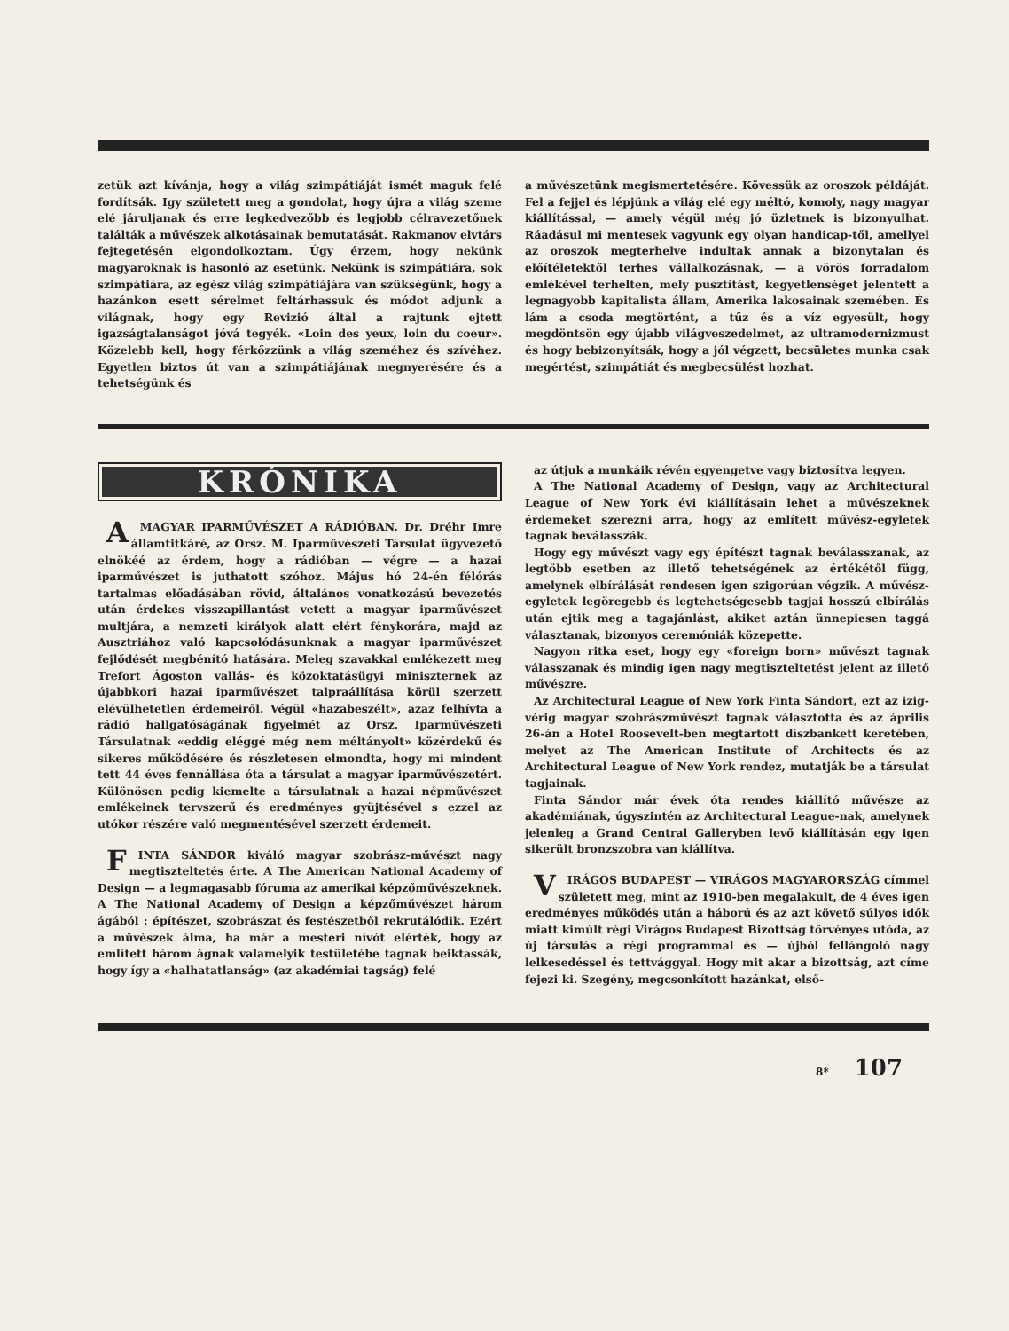zetük azt kívánja, hogy a világ szimpátiáját ismét maguk felé fordítsák. Igy született meg a gondolat, hogy újra a világ szeme elé járuljanak és erre legkedvezőbb és legjobb célravezetőnek találták a művészek alkotásainak bemutatását. Rakmanov elvtárs fejtegetésén elgondolkoztam. Úgy érzem, hogy nekünk magyaroknak is hasonló az esetünk. Nekünk is szimpátiára, sok szimpátiára, az egész világ szimpátiájára van szükségünk, hogy a hazánkon esett sérelmet feltárhassuk és módot adjunk a világnak, hogy egy Revizió által a rajtunk ejtett igazságtalanságot jóvá tegyék. «Loin des yeux, loin du coeur». Közelebb kell, hogy férkőzzünk a világ szeméhez és szívéhez. Egyetlen biztos út van a szimpátiájának megnyerésére és a tehetségünk és
a művészetünk megismertetésére. Kövessük az oroszok példáját. Fel a fejjel és lépjünk a világ elé egy méltó, komoly, nagy magyar kiállítással, — amely végül még jó üzletnek is bizonyulhat. Ráadásul mi mentesek vagyunk egy olyan handicap-től, amellyel az oroszok megterhelve indultak annak a bizonytalan és előítéletektől terhes vállalkozásnak, — a vörös forradalom emlékével terhelten, mely pusztítást, kegyetlenséget jelentett a legnagyobb kapitalista állam, Amerika lakosainak szemében. És lám a csoda megtörtént, a tűz és a víz egyesült, hogy megdöntsön egy újabb világveszedelmet, az ultramodernizmust és hogy bebizonyítsák, hogy a jól végzett, becsületes munka csak megértést, szimpátiát és megbecsülést hozhat.
KRÓNIKA
A MAGYAR IPARMŰVÉSZET A RÁDIÓBAN. Dr. Dréhr Imre államtitkáré, az Orsz. M. Iparművészeti Társulat ügyvezető elnökéé az érdem, hogy a rádióban — végre — a hazai iparművészet is juthatott szóhoz. Május hó 24-én félórás tartalmas előadásában rövid, általános vonatkozású bevezetés után érdekes visszapillantást vetett a magyar iparművészet multjára, a nemzeti királyok alatt elért fénykorára, majd az Ausztriához való kapcsolódásunknak a magyar iparművészet fejlődését megbénító hatására. Meleg szavakkal emlékezett meg Trefort Ágoston vallás- és közoktatásügyi miniszternek az újabbkori hazai iparművészet talpraállítása körül szerzett elévülhetetlen érdemeiről. Végül «hazabeszélt», azaz felhívta a rádió hallgatóságának figyelmét az Orsz. Iparművészeti Társulatnak «eddig eléggé még nem méltányolt» közérdekű és sikeres működésére és részletesen elmondta, hogy mi mindent tett 44 éves fennállása óta a társulat a magyar iparművészetért. Különösen pedig kiemelte a társulatnak a hazai népművészet emlékeinek tervszerű és eredményes gyüjtésével s ezzel az utókor részére való megmentésével szerzett érdemeit.
FINTA SÁNDOR kiváló magyar szobrász-művészt nagy megtiszteltetés érte. A The American National Academy of Design — a legmagasabb fóruma az amerikai képzőművészeknek. A The National Academy of Design a képzőművészet három ágából : építészet, szobrászat és festészetből rekrutálódik. Ezért a művészek álma, ha már a mesteri nívót elérték, hogy az említett három ágnak valamelyik testületébe tagnak beiktassák, hogy így a «halhatatlanság» (az akadémiai tagság) felé
az útjuk a munkáik révén egyengetve vagy biztosítva legyen.
A The National Academy of Design, vagy az Architectural League of New York évi kiállításain lehet a művészeknek érdemeket szerezni arra, hogy az említett művész-egyletek tagnak beválasszák.
Hogy egy művészt vagy egy építészt tagnak beválasszanak, az legtöbb esetben az illető tehetségének az értékétől függ, amelynek elbírálását rendesen igen szigorúan végzik. A művész-egyletek legöregebb és legtehetségesebb tagjai hosszú elbírálás után ejtik meg a tagajánlást, akiket aztán ünnepiesen taggá választanak, bizonyos ceremóniák közepette.
Nagyon ritka eset, hogy egy «foreign born» művészt tagnak válasszanak és mindig igen nagy megtiszteltetést jelent az illető művészre.
Az Architectural League of New York Finta Sándort, ezt az izig-vérig magyar szobrászművészt tagnak választotta és az április 26-án a Hotel Roosevelt-ben megtartott díszbankett keretében, melyet az The American Institute of Architects és az Architectural League of New York rendez, mutatják be a társulat tagjainak.
Finta Sándor már évek óta rendes kiállító művésze az akadémiának, úgyszintén az Architectural League-nak, amelynek jelenleg a Grand Central Galleryben levő kiállításán egy igen sikerült bronzszobra van kiállítva.
VIRÁGOS BUDAPEST — VIRÁGOS MAGYARORSZÁG címmel született meg, mint az 1910-ben megalakult, de 4 éves igen eredményes működés után a háború és az azt követő súlyos idők miatt kimúlt régi Virágos Budapest Bizottság törvényes utóda, az új társulás a régi programmal és — újból fellángoló nagy lelkesedéssel és tettvággyal. Hogy mit akar a bizottság, azt címe fejezi ki. Szegény, megcsonkított hazánkat, első-
8* 107